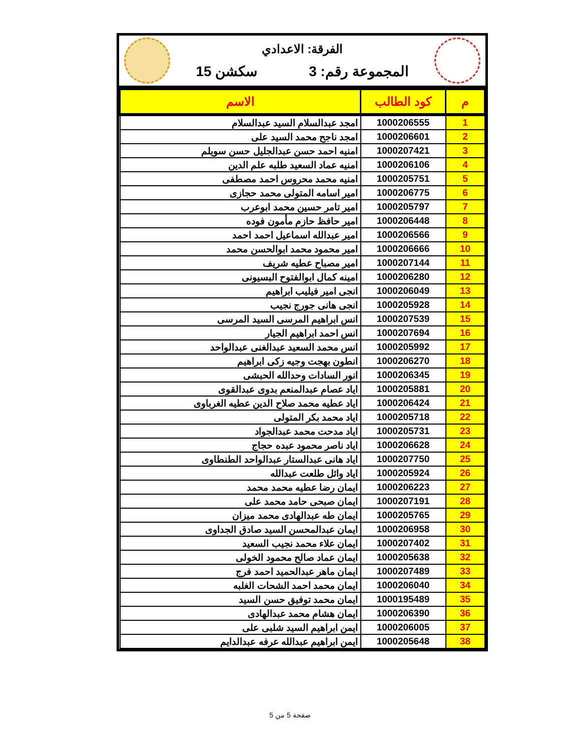الفرقة: الاعدادي
المجموعة رقم: 3 سكشن 15
| م | كود الطالب | الاسم |
| --- | --- | --- |
| 1 | 1000206555 | امجد عبدالسلام السيد عبدالسلام |
| 2 | 1000206601 | امجد ناجح محمد السيد على |
| 3 | 1000207421 | امنيه احمد حسن عبدالجليل حسن سويلم |
| 4 | 1000206106 | امنيه عماد السعيد طلبه علم الدين |
| 5 | 1000205751 | امنيه محمد محروس احمد مصطفى |
| 6 | 1000206775 | امير اسامه المتولى محمد حجازى |
| 7 | 1000205797 | امير تامر حسين محمد ابوعرب |
| 8 | 1000206448 | امير حافظ حازم مأمون فوده |
| 9 | 1000206566 | امير عبدالله اسماعيل احمد احمد |
| 10 | 1000206666 | امير محمود محمد ابوالحسن محمد |
| 11 | 1000207144 | امير مصباح عطيه شريف |
| 12 | 1000206280 | امينه كمال ابوالفتوح البسيونى |
| 13 | 1000206049 | انجى امير فيليب ابراهيم |
| 14 | 1000205928 | انجى هانى جورج نجيب |
| 15 | 1000207539 | انس ابراهيم المرسى السيد المرسى |
| 16 | 1000207694 | انس احمد ابراهيم الجيار |
| 17 | 1000205992 | انس محمد السعيد عبدالغنى عبدالواحد |
| 18 | 1000206270 | انطون بهجت وجيه زكى ابراهيم |
| 19 | 1000206345 | انور السادات وحدالله الحبشى |
| 20 | 1000205881 | اياد عصام عبدالمنعم بدوى عبدالقوى |
| 21 | 1000206424 | اياد عطيه محمد صلاح الدين عطيه الغرباوى |
| 22 | 1000205718 | اياد محمد بكر المتولى |
| 23 | 1000205731 | اياد مدحت محمد عبدالجواد |
| 24 | 1000206628 | اياد ناصر محمود عبده حجاج |
| 25 | 1000207750 | اياد هانى عبدالستار عبدالواحد الطنطاوى |
| 26 | 1000205924 | اياد وائل طلعت عبدالله |
| 27 | 1000206223 | ايمان رضا عطيه محمد محمد |
| 28 | 1000207191 | ايمان صبحى حامد محمد على |
| 29 | 1000205765 | ايمان طه عبدالهادى محمد ميزان |
| 30 | 1000206958 | ايمان عبدالمحسن السيد صادق الجداوى |
| 31 | 1000207402 | ايمان علاء محمد نجيب السعيد |
| 32 | 1000205638 | ايمان عماد صالح محمود الخولى |
| 33 | 1000207489 | ايمان ماهر عبدالحميد احمد فرج |
| 34 | 1000206040 | ايمان محمد احمد الشحات الغلبه |
| 35 | 1000195489 | ايمان محمد توفيق حسن السيد |
| 36 | 1000206390 | ايمان هشام محمد عبدالهادى |
| 37 | 1000206005 | ايمن ابراهيم السيد شلبى على |
| 38 | 1000205648 | ايمن ابراهيم عبدالله عرفه عبدالدايم |
صفحة 5 من 5